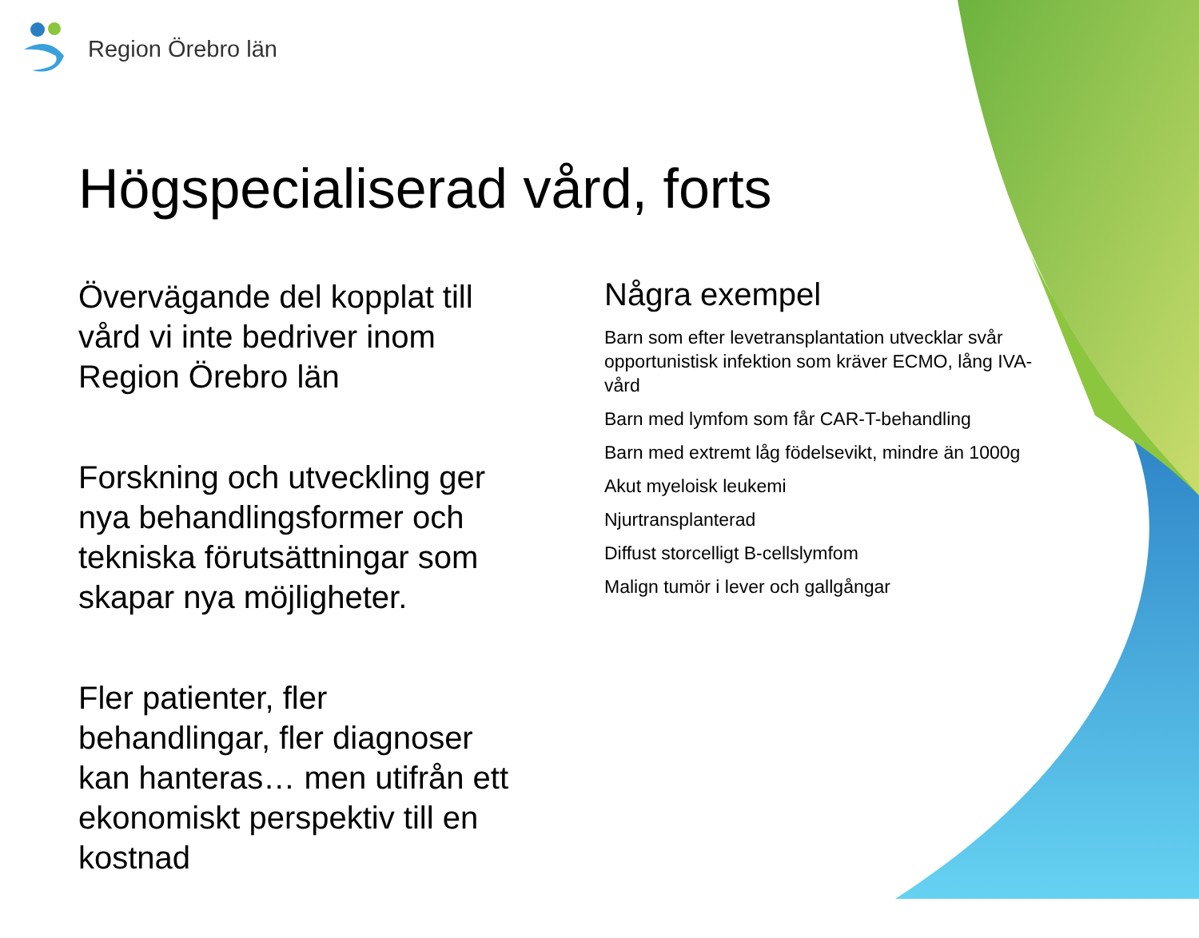Region Örebro län
Högspecialiserad vård, forts
Övervägande del kopplat till vård vi inte bedriver inom Region Örebro län
Forskning och utveckling ger nya behandlingsformer och tekniska förutsättningar som skapar nya möjligheter.
Fler patienter, fler behandlingar, fler diagnoser kan hanteras… men utifrån ett ekonomiskt perspektiv till en kostnad
Några exempel
Barn som efter levetransplantation utvecklar svår opportunistisk infektion som kräver ECMO, lång IVA-vård
Barn med lymfom som får CAR-T-behandling
Barn med extremt låg födelsevikt, mindre än 1000g
Akut myeloisk leukemi
Njurtransplanterad
Diffust storcelligt B-cellslymfom
Malign tumör i lever och gallgångar